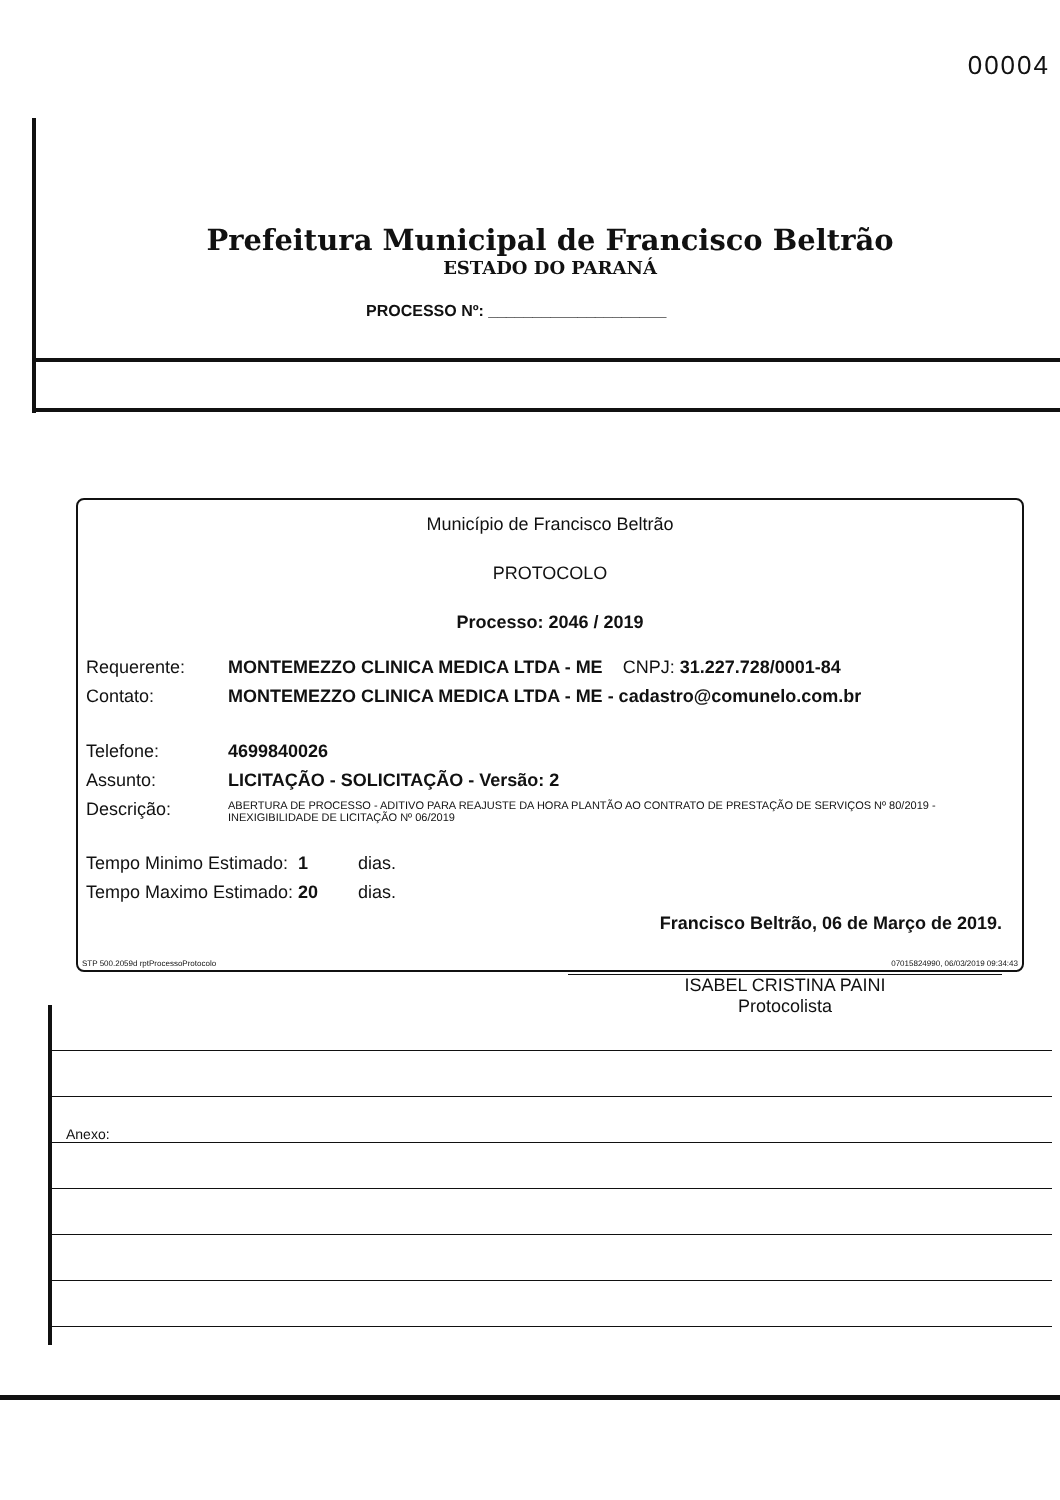00004
Prefeitura Municipal de Francisco Beltrão
ESTADO DO PARANÁ
PROCESSO Nº: ____________________
Município de Francisco Beltrão
PROTOCOLO
Processo: 2046 / 2019
Requerente: MONTEMEZZO CLINICA MEDICA LTDA - ME CNPJ: 31.227.728/0001-84
Contato: MONTEMEZZO CLINICA MEDICA LTDA - ME - cadastro@comunelo.com.br
Telefone: 4699840026
Assunto: LICITAÇÃO - SOLICITAÇÃO - Versão: 2
Descrição: ABERTURA DE PROCESSO - ADITIVO PARA REAJUSTE DA HORA PLANTÃO AO CONTRATO DE PRESTAÇÃO DE SERVIÇOS Nº 80/2019 - INEXIGIBILIDADE DE LICITAÇÃO Nº 06/2019
Tempo Minimo Estimado: 1 dias.
Tempo Maximo Estimado: 20 dias.
Francisco Beltrão, 06 de Março de 2019.
ISABEL CRISTINA PAINI
Protocolista
STP 500.2059d rptProcessoProtocolo 07015824990, 06/03/2019 09:34:43
Anexo: